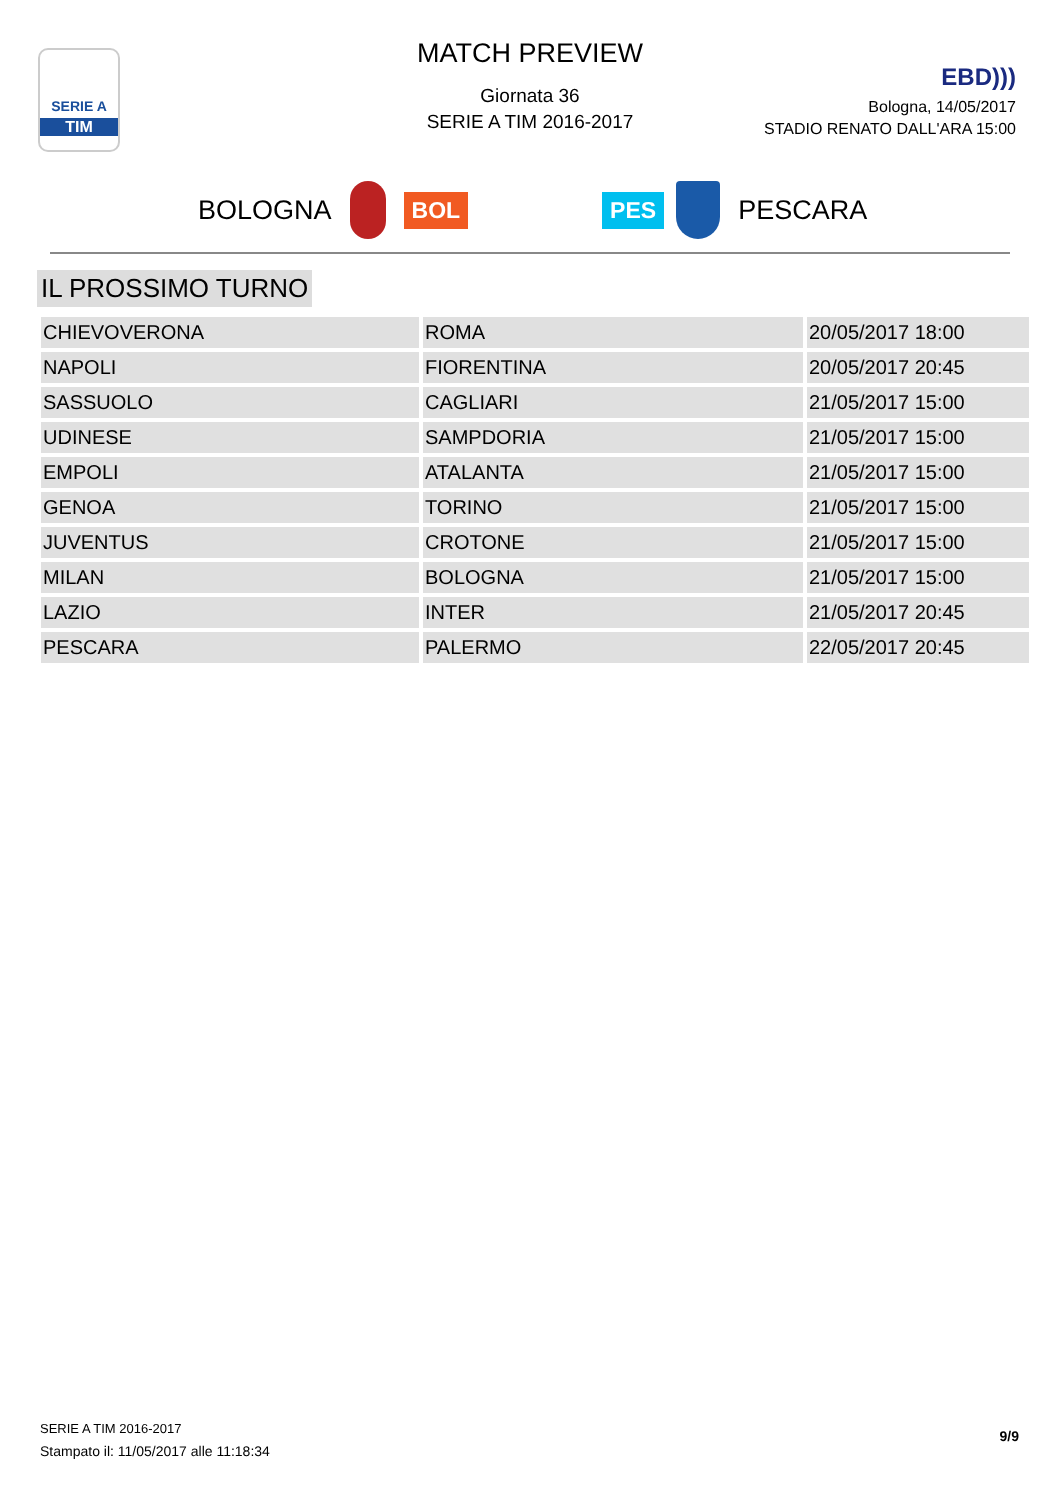SERIE A
TIM
MATCH PREVIEW
Giornata 36
SERIE A TIM 2016-2017
EBD)))
Bologna, 14/05/2017
STADIO RENATO DALL'ARA 15:00
BOLOGNA BOL PES PESCARA
IL PROSSIMO TURNO
| CHIEVOVERONA | ROMA | 20/05/2017 18:00 |
| NAPOLI | FIORENTINA | 20/05/2017 20:45 |
| SASSUOLO | CAGLIARI | 21/05/2017 15:00 |
| UDINESE | SAMPDORIA | 21/05/2017 15:00 |
| EMPOLI | ATALANTA | 21/05/2017 15:00 |
| GENOA | TORINO | 21/05/2017 15:00 |
| JUVENTUS | CROTONE | 21/05/2017 15:00 |
| MILAN | BOLOGNA | 21/05/2017 15:00 |
| LAZIO | INTER | 21/05/2017 20:45 |
| PESCARA | PALERMO | 22/05/2017 20:45 |
SERIE A TIM 2016-2017
Stampato il: 11/05/2017 alle 11:18:34
9/9